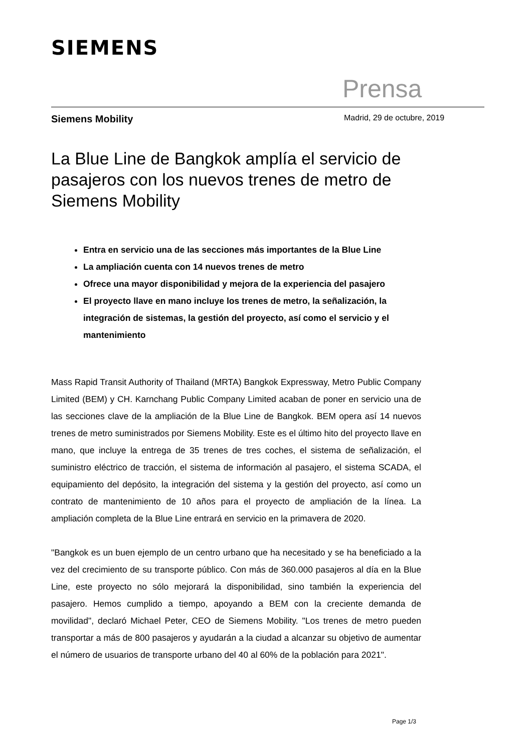SIEMENS
Prensa
Siemens Mobility Madrid, 29 de octubre, 2019
La Blue Line de Bangkok amplía el servicio de pasajeros con los nuevos trenes de metro de Siemens Mobility
Entra en servicio una de las secciones más importantes de la Blue Line
La ampliación cuenta con 14 nuevos trenes de metro
Ofrece una mayor disponibilidad y mejora de la experiencia del pasajero
El proyecto llave en mano incluye los trenes de metro, la señalización, la integración de sistemas, la gestión del proyecto, así como el servicio y el mantenimiento
Mass Rapid Transit Authority of Thailand (MRTA) Bangkok Expressway, Metro Public Company Limited (BEM) y CH. Karnchang Public Company Limited acaban de poner en servicio una de las secciones clave de la ampliación de la Blue Line de Bangkok. BEM opera así 14 nuevos trenes de metro suministrados por Siemens Mobility. Este es el último hito del proyecto llave en mano, que incluye la entrega de 35 trenes de tres coches, el sistema de señalización, el suministro eléctrico de tracción, el sistema de información al pasajero, el sistema SCADA, el equipamiento del depósito, la integración del sistema y la gestión del proyecto, así como un contrato de mantenimiento de 10 años para el proyecto de ampliación de la línea. La ampliación completa de la Blue Line entrará en servicio en la primavera de 2020.
"Bangkok es un buen ejemplo de un centro urbano que ha necesitado y se ha beneficiado a la vez del crecimiento de su transporte público. Con más de 360.000 pasajeros al día en la Blue Line, este proyecto no sólo mejorará la disponibilidad, sino también la experiencia del pasajero. Hemos cumplido a tiempo, apoyando a BEM con la creciente demanda de movilidad", declaró Michael Peter, CEO de Siemens Mobility. "Los trenes de metro pueden transportar a más de 800 pasajeros y ayudarán a la ciudad a alcanzar su objetivo de aumentar el número de usuarios de transporte urbano del 40 al 60% de la población para 2021".
Page 1/3